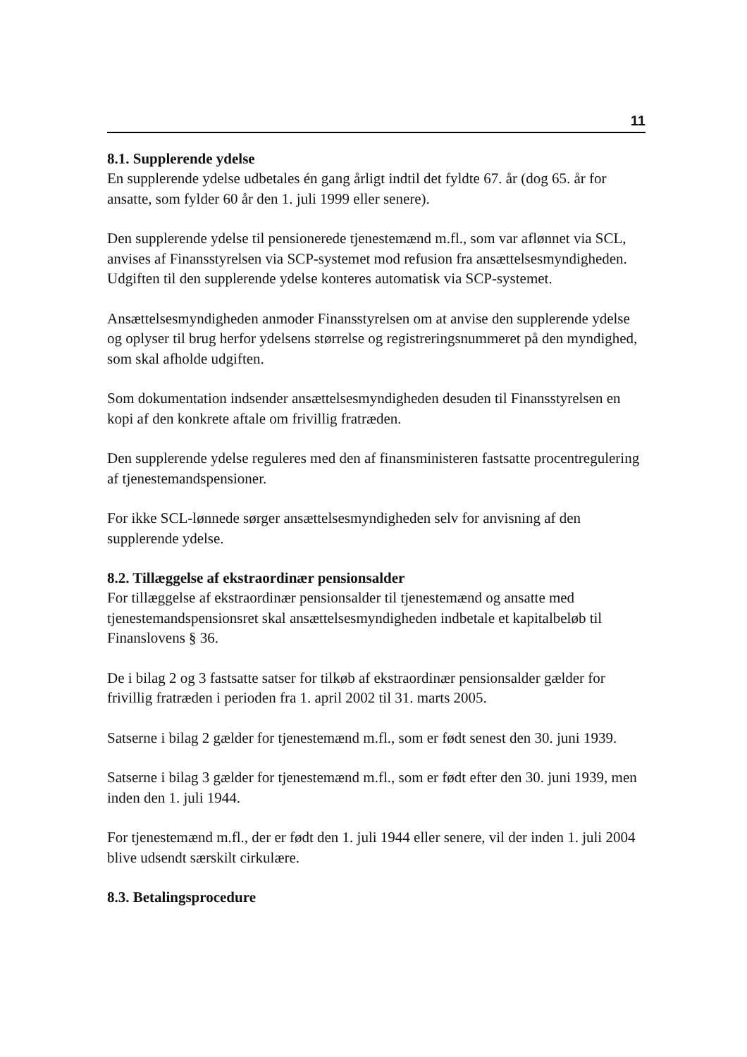11
8.1. Supplerende ydelse
En supplerende ydelse udbetales én gang årligt indtil det fyldte 67. år (dog 65. år for ansatte, som fylder 60 år den 1. juli 1999 eller senere).
Den supplerende ydelse til pensionerede tjenestemænd m.fl., som var aflønnet via SCL, anvises af Finansstyrelsen via SCP-systemet mod refusion fra ansættelsesmyndigheden. Udgiften til den supplerende ydelse konteres automatisk via SCP-systemet.
Ansættelsesmyndigheden anmoder Finansstyrelsen om at anvise den supplerende ydelse og oplyser til brug herfor ydelsens størrelse og registreringsnummeret på den myndighed, som skal afholde udgiften.
Som dokumentation indsender ansættelsesmyndigheden desuden til Finansstyrelsen en kopi af den konkrete aftale om frivillig fratræden.
Den supplerende ydelse reguleres med den af finansministeren fastsatte procentregulering af tjenestemandspensioner.
For ikke SCL-lønnede sørger ansættelsesmyndigheden selv for anvisning af den supplerende ydelse.
8.2. Tillæggelse af ekstraordinær pensionsalder
For tillæggelse af ekstraordinær pensionsalder til tjenestemænd og ansatte med tjenestemandspensionsret skal ansættelsesmyndigheden indbetale et kapitalbeløb til Finanslovens § 36.
De i bilag 2 og 3 fastsatte satser for tilkøb af ekstraordinær pensionsalder gælder for frivillig fratræden i perioden fra 1. april 2002 til 31. marts 2005.
Satserne i bilag 2 gælder for tjenestemænd m.fl., som er født senest den 30. juni 1939.
Satserne i bilag 3 gælder for tjenestemænd m.fl., som er født efter den 30. juni 1939, men inden den 1. juli 1944.
For tjenestemænd m.fl., der er født den 1. juli 1944 eller senere, vil der inden 1. juli 2004 blive udsendt særskilt cirkulære.
8.3. Betalingsprocedure